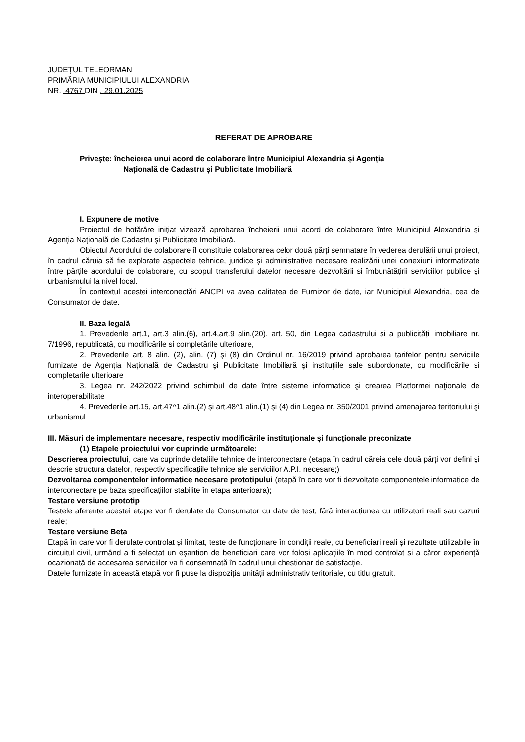JUDEȚUL TELEORMAN
PRIMĂRIA MUNICIPIULUI ALEXANDRIA
NR. 4767 DIN . 29.01.2025
REFERAT DE APROBARE
Priveşte: încheierea unui acord de colaborare între Municipiul Alexandria și Agenția
Națională de Cadastru și Publicitate Imobiliară
I. Expunere de motive
Proiectul de hotărâre inițiat vizează aprobarea încheierii unui acord de colaborare între Municipiul Alexandria și Agenția Națională de Cadastru și Publicitate Imobiliară.
Obiectul Acordului de colaborare îl constituie colaborarea celor două părți semnatare în vederea derulării unui proiect, în cadrul căruia să fie explorate aspectele tehnice, juridice și administrative necesare realizării unei conexiuni informatizate între părțile acordului de colaborare, cu scopul transferului datelor necesare dezvoltării si îmbunătățirii serviciilor publice și urbanismului la nivel local.
În contextul acestei interconectări ANCPI va avea calitatea de Furnizor de date, iar Municipiul Alexandria, cea de Consumator de date.
II. Baza legală
1. Prevederile art.1, art.3 alin.(6), art.4,art.9 alin.(20), art. 50, din Legea cadastrului si a publicității imobiliare nr. 7/1996, republicată, cu modificările si completările ulterioare,
2. Prevederile art. 8 alin. (2), alin. (7) și (8) din Ordinul nr. 16/2019 privind aprobarea tarifelor pentru serviciile furnizate de Agenţia Naţională de Cadastru şi Publicitate Imobiliară şi instituţiile sale subordonate, cu modificările si completarile ulterioare
3. Legea nr. 242/2022 privind schimbul de date între sisteme informatice şi crearea Platformei naţionale de interoperabilitate
4. Prevederile art.15, art.47^1 alin.(2) și art.48^1 alin.(1) și (4) din Legea nr. 350/2001 privind amenajarea teritoriului şi urbanismul
III. Măsuri de implementare necesare, respectiv modificările instituționale și funcționale preconizate
(1) Etapele proiectului vor cuprinde următoarele:
Descrierea proiectului, care va cuprinde detaliile tehnice de interconectare (etapa în cadrul căreia cele două părți vor defini și descrie structura datelor, respectiv specificațiile tehnice ale serviciilor A.P.I. necesare;)
Dezvoltarea componentelor informatice necesare prototipului (etapă în care vor fi dezvoltate componentele informatice de interconectare pe baza specificațiilor stabilite în etapa anterioara);
Testare versiune prototip
Testele aferente acestei etape vor fi derulate de Consumator cu date de test, fără interacțiunea cu utilizatori reali sau cazuri reale;
Testare versiune Beta
Etapă în care vor fi derulate controlat și limitat, teste de funcționare în condiții reale, cu beneficiari reali și rezultate utilizabile în circuitul civil, urmând a fi selectat un eșantion de beneficiari care vor folosi aplicațiile în mod controlat si a căror experiență ocazionată de accesarea serviciilor va fi consemnată în cadrul unui chestionar de satisfacție.
Datele furnizate în această etapă vor fi puse la dispoziția unității administrativ teritoriale, cu titlu gratuit.